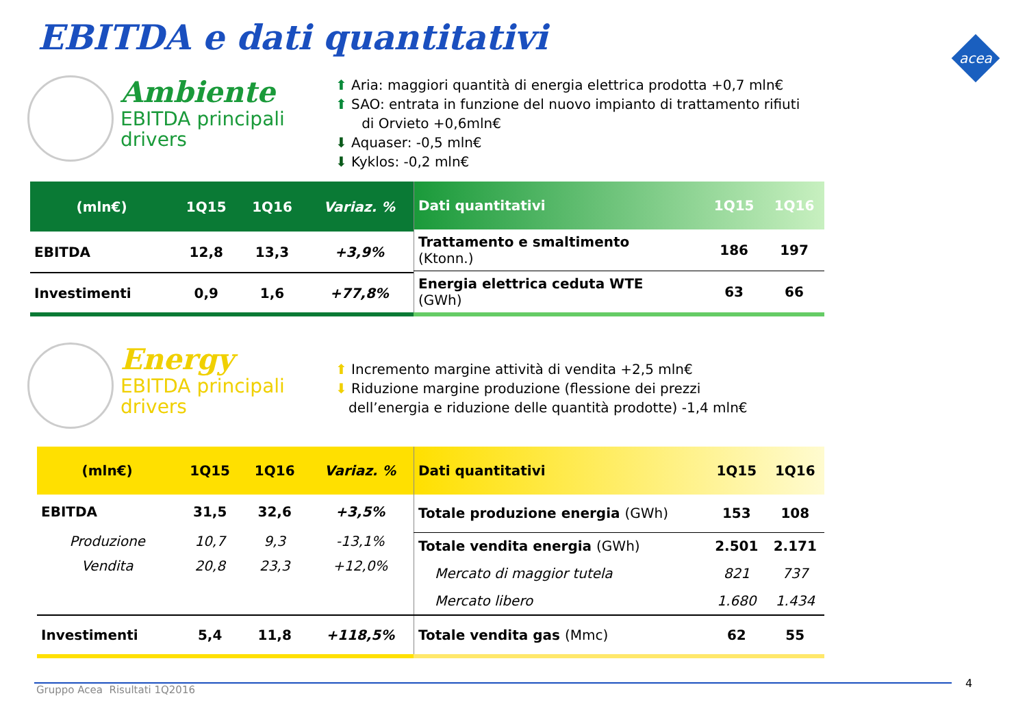EBITDA e dati quantitativi
Ambiente EBITDA principali drivers
⬆ Aria: maggiori quantità di energia elettrica prodotta +0,7 mln€
⬆ SAO: entrata in funzione del nuovo impianto di trattamento rifiuti
di Orvieto +0,6mln€
⬇ Aquaser: -0,5 mln€
⬇ Kyklos: -0,2 mln€
| (mln€) | 1Q15 | 1Q16 | Variaz. % |
| --- | --- | --- | --- |
| EBITDA | 12,8 | 13,3 | +3,9% |
| Investimenti | 0,9 | 1,6 | +77,8% |
| Dati quantitativi | 1Q15 | 1Q16 |
| --- | --- | --- |
| Trattamento e smaltimento (Ktonn.) | 186 | 197 |
| Energia elettrica ceduta WTE (GWh) | 63 | 66 |
Energy EBITDA principali drivers
⬆ Incremento margine attività di vendita +2,5 mln€
⬇ Riduzione margine produzione (flessione dei prezzi
dell’energia e riduzione delle quantità prodotte) -1,4 mln€
| (mln€) | 1Q15 | 1Q16 | Variaz. % |
| --- | --- | --- | --- |
| EBITDA | 31,5 | 32,6 | +3,5% |
| Produzione | 10,7 | 9,3 | -13,1% |
| Vendita | 20,8 | 23,3 | +12,0% |
| Investimenti | 5,4 | 11,8 | +118,5% |
| Dati quantitativi | 1Q15 | 1Q16 |
| --- | --- | --- |
| Totale produzione energia (GWh) | 153 | 108 |
| Totale vendita energia (GWh) | 2.501 | 2.171 |
| Mercato di maggior tutela | 821 | 737 |
| Mercato libero | 1.680 | 1.434 |
| Totale vendita gas (Mmc) | 62 | 55 |
Gruppo Acea Risultati 1Q2016 4
acea